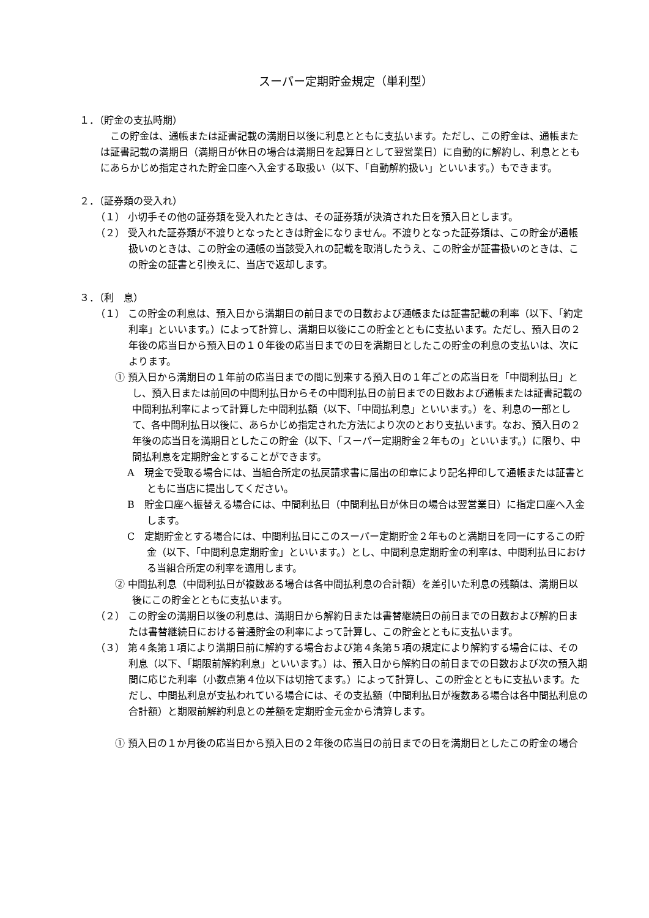スーパー定期貯金規定（単利型）
１．（貯金の支払時期）
この貯金は、通帳または証書記載の満期日以後に利息とともに支払います。ただし、この貯金は、通帳または証書記載の満期日（満期日が休日の場合は満期日を起算日として翌営業日）に自動的に解約し、利息とともにあらかじめ指定された貯金口座へ入金する取扱い（以下、「自動解約扱い」といいます。）もできます。
２．（証券類の受入れ）
（１） 小切手その他の証券類を受入れたときは、その証券類が決済された日を預入日とします。
（２） 受入れた証券類が不渡りとなったときは貯金になりません。不渡りとなった証券類は、この貯金が通帳扱いのときは、この貯金の通帳の当該受入れの記載を取消したうえ、この貯金が証書扱いのときは、この貯金の証書と引換えに、当店で返却します。
３．（利　息）
（１） この貯金の利息は、預入日から満期日の前日までの日数および通帳または証書記載の利率（以下、「約定利率」といいます。）によって計算し、満期日以後にこの貯金とともに支払います。ただし、預入日の２年後の応当日から預入日の１０年後の応当日までの日を満期日としたこの貯金の利息の支払いは、次によります。
① 預入日から満期日の１年前の応当日までの間に到来する預入日の１年ごとの応当日を「中間利払日」とし、預入日または前回の中間利払日からその中間利払日の前日までの日数および通帳または証書記載の中間利払利率によって計算した中間利払額（以下、「中間払利息」といいます。）を、利息の一部として、各中間利払日以後に、あらかじめ指定された方法により次のとおり支払います。なお、預入日の２年後の応当日を満期日としたこの貯金（以下、「スーパー定期貯金２年もの」といいます。）に限り、中間払利息を定期貯金とすることができます。
A　現金で受取る場合には、当組合所定の払戻請求書に届出の印章により記名押印して通帳または証書とともに当店に提出してください。
B　貯金口座へ振替える場合には、中間利払日（中間利払日が休日の場合は翌営業日）に指定口座へ入金します。
C　定期貯金とする場合には、中間利払日にこのスーパー定期貯金２年ものと満期日を同一にするこの貯金（以下、「中間利息定期貯金」といいます。）とし、中間利息定期貯金の利率は、中間利払日における当組合所定の利率を適用します。
② 中間払利息（中間利払日が複数ある場合は各中間払利息の合計額）を差引いた利息の残額は、満期日以後にこの貯金とともに支払います。
（２） この貯金の満期日以後の利息は、満期日から解約日または書替継続日の前日までの日数および解約日または書替継続日における普通貯金の利率によって計算し、この貯金とともに支払います。
（３） 第４条第１項により満期日前に解約する場合および第４条第５項の規定により解約する場合には、その利息（以下、「期限前解約利息」といいます。）は、預入日から解約日の前日までの日数および次の預入期間に応じた利率（小数点第４位以下は切捨てます。）によって計算し、この貯金とともに支払います。ただし、中間払利息が支払われている場合には、その支払額（中間利払日が複数ある場合は各中間払利息の合計額）と期限前解約利息との差額を定期貯金元金から清算します。
① 預入日の１か月後の応当日から預入日の２年後の応当日の前日までの日を満期日としたこの貯金の場合